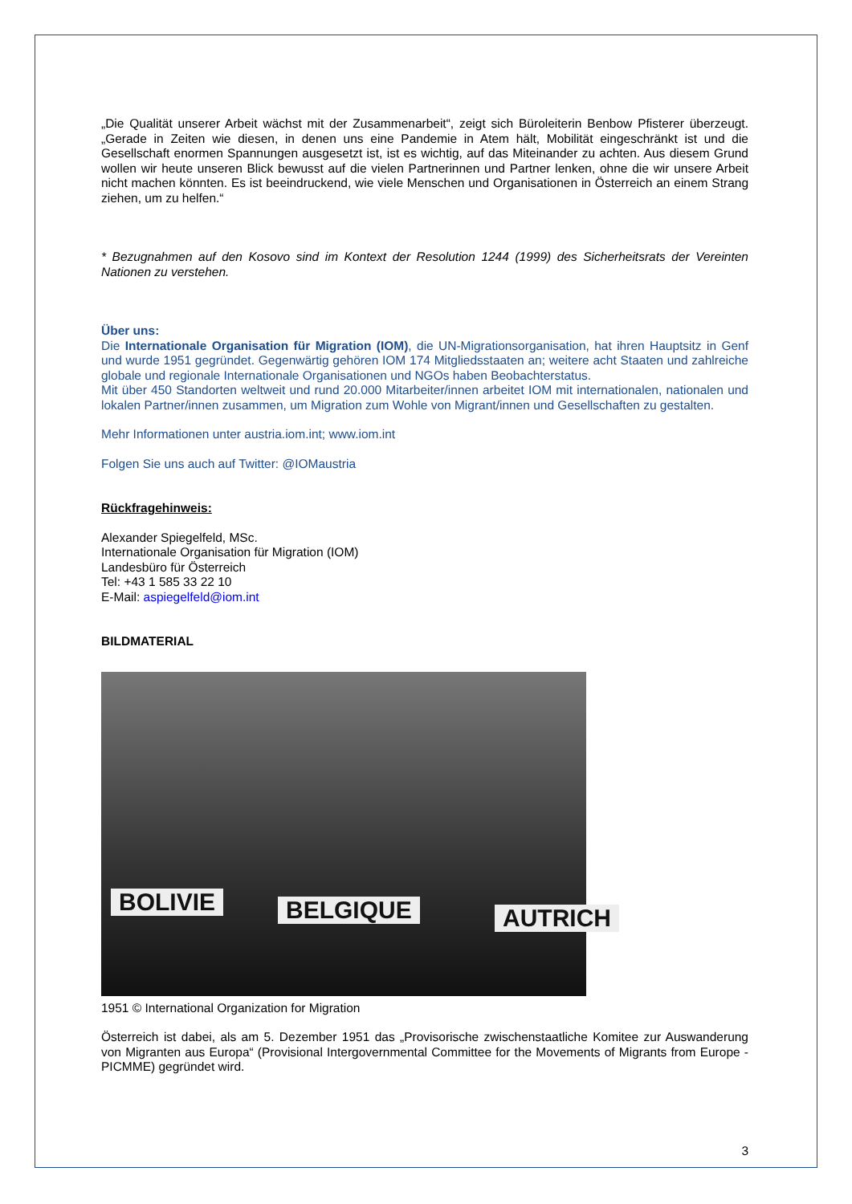„Die Qualität unserer Arbeit wächst mit der Zusammenarbeit“, zeigt sich Büroleiterin Benbow Pfisterer überzeugt. „Gerade in Zeiten wie diesen, in denen uns eine Pandemie in Atem hält, Mobilität eingeschränkt ist und die Gesellschaft enormen Spannungen ausgesetzt ist, ist es wichtig, auf das Miteinander zu achten. Aus diesem Grund wollen wir heute unseren Blick bewusst auf die vielen Partnerinnen und Partner lenken, ohne die wir unsere Arbeit nicht machen könnten. Es ist beeindruckend, wie viele Menschen und Organisationen in Österreich an einem Strang ziehen, um zu helfen.“
* Bezugnahmen auf den Kosovo sind im Kontext der Resolution 1244 (1999) des Sicherheitsrats der Vereinten Nationen zu verstehen.
Über uns:
Die Internationale Organisation für Migration (IOM), die UN-Migrationsorganisation, hat ihren Hauptsitz in Genf und wurde 1951 gegründet. Gegenwärtig gehören IOM 174 Mitgliedsstaaten an; weitere acht Staaten und zahlreiche globale und regionale Internationale Organisationen und NGOs haben Beobachterstatus.
Mit über 450 Standorten weltweit und rund 20.000 Mitarbeiter/innen arbeitet IOM mit internationalen, nationalen und lokalen Partner/innen zusammen, um Migration zum Wohle von Migrant/innen und Gesellschaften zu gestalten.
Mehr Informationen unter austria.iom.int; www.iom.int
Folgen Sie uns auch auf Twitter: @IOMaustria
Rückfragehinweis:
Alexander Spiegelfeld, MSc.
Internationale Organisation für Migration (IOM)
Landesbüro für Österreich
Tel: +43 1 585 33 22 10
E-Mail: aspiegelfeld@iom.int
BILDMATERIAL
BOLIVIE BELGIQUE AUTRICH
1951 © International Organization for Migration
Österreich ist dabei, als am 5. Dezember 1951 das „Provisorische zwischenstaatliche Komitee zur Auswanderung von Migranten aus Europa“ (Provisional Intergovernmental Committee for the Movements of Migrants from Europe - PICMME) gegründet wird.
3